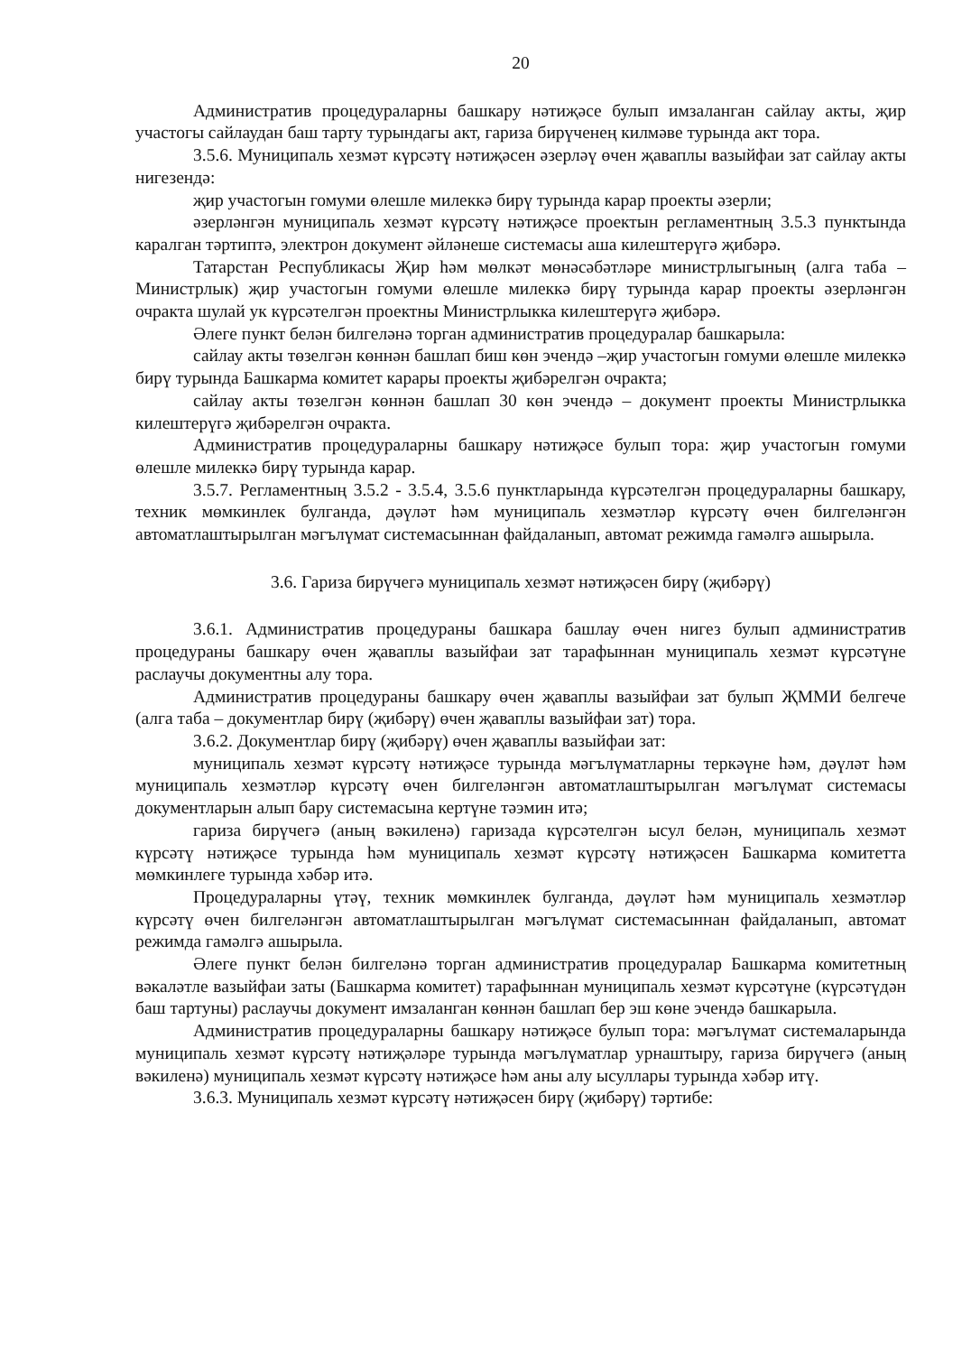20
Административ процедураларны башкару нәтиҗәсе булып имзаланган сайлау акты, җир участогы сайлаудан баш тарту турындагы акт, гариза бирүченең килмәве турында акт тора.
3.5.6. Муниципаль хезмәт күрсәтү нәтиҗәсен әзерләү өчен җаваплы вазыйфаи зат сайлау акты нигезендә:
җир участогын гомуми өлешле милеккә бирү турында карар проекты әзерли;
әзерләнгән муниципаль хезмәт күрсәтү нәтиҗәсе проектын регламентның 3.5.3 пунктында каралган тәртиптә, электрон документ әйләнеше системасы аша килештерүгә җибәрә.
Татарстан Республикасы Җир һәм мөлкәт мөнәсәбәтләре министрлыгының (алга таба – Министрлык) җир участогын гомуми өлешле милеккә бирү турында карар проекты әзерләнгән очракта шулай ук күрсәтелгән проектны Министрлыкка килештерүгә җибәрә.
Әлеге пункт белән билгеләнә торган административ процедуралар башкарыла:
сайлау акты төзелгән көннән башлап биш көн эчендә –җир участогын гомуми өлешле милеккә бирү турында Башкарма комитет карары проекты җибәрелгән очракта;
сайлау акты төзелгән көннән башлап 30 көн эчендә – документ проекты Министрлыкка килештерүгә җибәрелгән очракта.
Административ процедураларны башкару нәтиҗәсе булып тора: җир участогын гомуми өлешле милеккә бирү турында карар.
3.5.7. Регламентның 3.5.2 - 3.5.4, 3.5.6 пунктларында күрсәтелгән процедураларны башкару, техник мөмкинлек булганда, дәүләт һәм муниципаль хезмәтләр күрсәтү өчен билгеләнгән автоматлаштырылган мәгълүмат системасыннан файдаланып, автомат режимда гамәлгә ашырыла.
3.6. Гариза бирүчегә муниципаль хезмәт нәтиҗәсен бирү (җибәрү)
3.6.1. Административ процедураны башкара башлау өчен нигез булып административ процедураны башкару өчен җаваплы вазыйфаи зат тарафыннан муниципаль хезмәт күрсәтүне раслаучы документны алу тора.
Административ процедураны башкару өчен җаваплы вазыйфаи зат булып ҖММИ белгече (алга таба – документлар бирү (җибәрү) өчен җаваплы вазыйфаи зат) тора.
3.6.2. Документлар бирү (җибәрү) өчен җаваплы вазыйфаи зат:
муниципаль хезмәт күрсәтү нәтиҗәсе турында мәгълүматларны теркәүне һәм, дәүләт һәм муниципаль хезмәтләр күрсәтү өчен билгеләнгән автоматлаштырылган мәгълүмат системасы документларын алып бару системасына кертүне тәэмин итә;
гариза бирүчегә (аның вәкиленә) гаризада күрсәтелгән ысул белән, муниципаль хезмәт күрсәтү нәтиҗәсе турында һәм муниципаль хезмәт күрсәтү нәтиҗәсен Башкарма комитетта мөмкинлеге турында хәбәр итә.
Процедураларны үтәү, техник мөмкинлек булганда, дәүләт һәм муниципаль хезмәтләр күрсәтү өчен билгеләнгән автоматлаштырылган мәгълүмат системасыннан файдаланып, автомат режимда гамәлгә ашырыла.
Әлеге пункт белән билгеләнә торган административ процедуралар Башкарма комитетның вәкаләтле вазыйфаи заты (Башкарма комитет) тарафыннан муниципаль хезмәт күрсәтүне (күрсәтүдән баш тартуны) раслаучы документ имзаланган көннән башлап бер эш көне эчендә башкарыла.
Административ процедураларны башкару нәтиҗәсе булып тора: мәгълүмат системаларында муниципаль хезмәт күрсәтү нәтиҗәләре турында мәгълүматлар урнаштыру, гариза бирүчегә (аның вәкиленә) муниципаль хезмәт күрсәтү нәтиҗәсе һәм аны алу ысуллары турында хәбәр итү.
3.6.3. Муниципаль хезмәт күрсәтү нәтиҗәсен бирү (җибәрү) тәртибе: